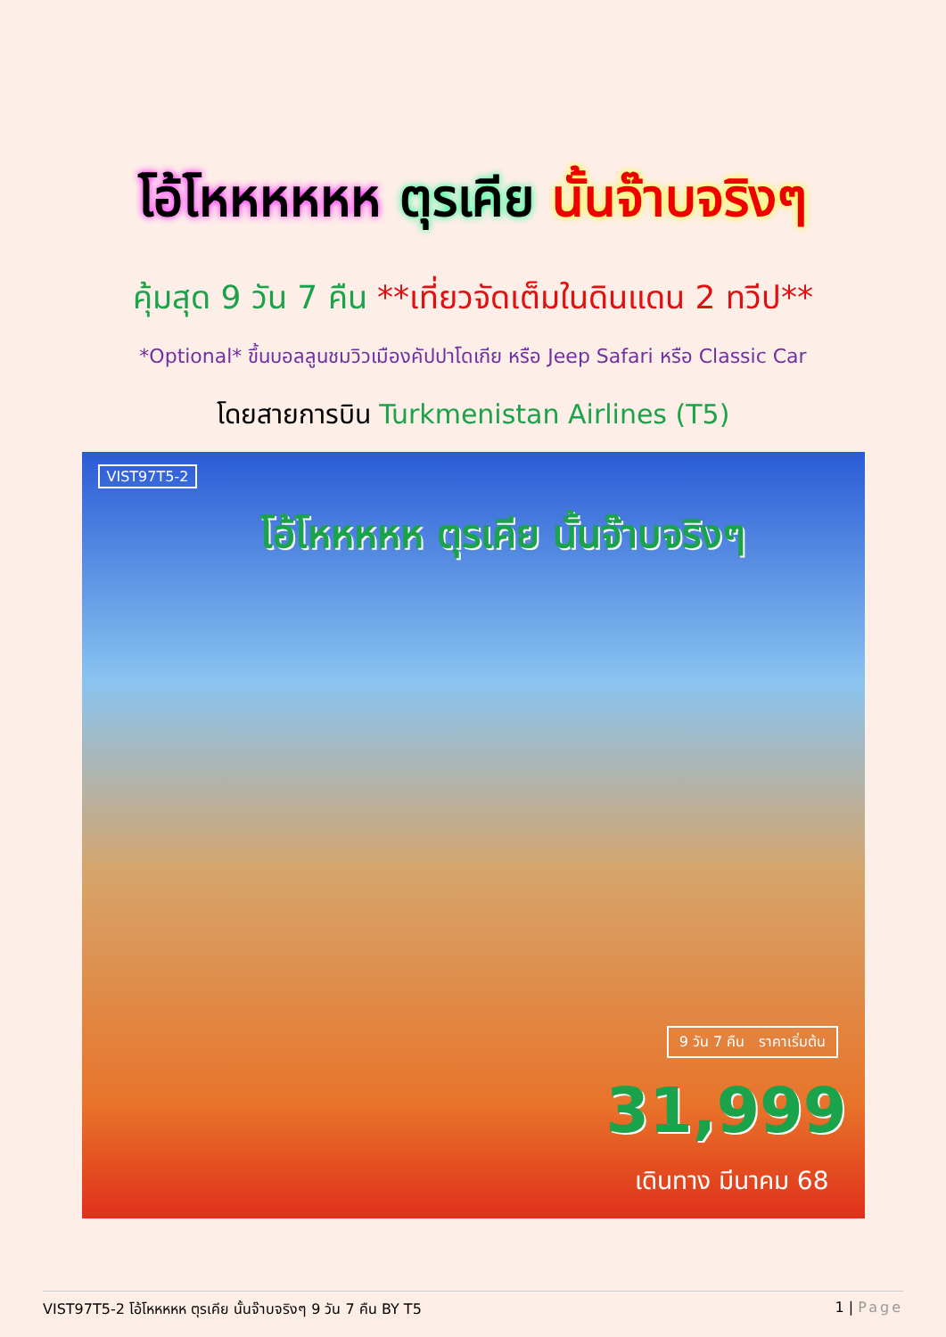โอ้โหหหหหห ตุรเคีย นั้นจ๊าบจริงๆ
คุ้มสุด 9 วัน 7 คืน **เที่ยวจัดเต็มในดินแดน 2 ทวีป**
*Optional* ขึ้นบอลลูนชมวิวเมืองคัปปาโดเกีย หรือ Jeep Safari หรือ Classic Car
โดยสายการบิน Turkmenistan Airlines (T5)
VIST97T5-2
โอ้โหหหหห ตุรเคีย นั้นจ๊าบจริงๆ
9 วัน 7 คืน ราคาเริ่มต้น
31,999
เดินทาง มีนาคม 68
VIST97T5-2 โอ้โหหหหห ตุรเคีย นั้นจ๊าบจริงๆ 9 วัน 7 คืน BY T5 1 | Page